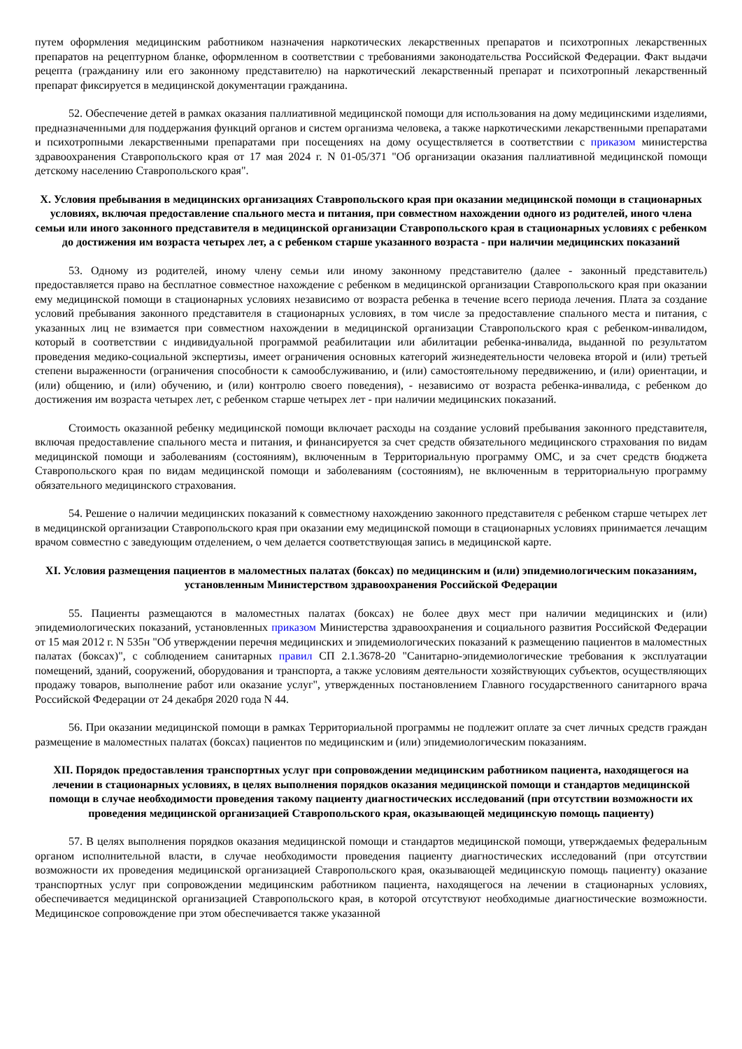путем оформления медицинским работником назначения наркотических лекарственных препаратов и психотропных лекарственных препаратов на рецептурном бланке, оформленном в соответствии с требованиями законодательства Российской Федерации. Факт выдачи рецепта (гражданину или его законному представителю) на наркотический лекарственный препарат и психотропный лекарственный препарат фиксируется в медицинской документации гражданина.
52. Обеспечение детей в рамках оказания паллиативной медицинской помощи для использования на дому медицинскими изделиями, предназначенными для поддержания функций органов и систем организма человека, а также наркотическими лекарственными препаратами и психотропными лекарственными препаратами при посещениях на дому осуществляется в соответствии с приказом министерства здравоохранения Ставропольского края от 17 мая 2024 г. N 01-05/371 "Об организации оказания паллиативной медицинской помощи детскому населению Ставропольского края".
X. Условия пребывания в медицинских организациях Ставропольского края при оказании медицинской помощи в стационарных условиях, включая предоставление спального места и питания, при совместном нахождении одного из родителей, иного члена семьи или иного законного представителя в медицинской организации Ставропольского края в стационарных условиях с ребенком до достижения им возраста четырех лет, а с ребенком старше указанного возраста - при наличии медицинских показаний
53. Одному из родителей, иному члену семьи или иному законному представителю (далее - законный представитель) предоставляется право на бесплатное совместное нахождение с ребенком в медицинской организации Ставропольского края при оказании ему медицинской помощи в стационарных условиях независимо от возраста ребенка в течение всего периода лечения. Плата за создание условий пребывания законного представителя в стационарных условиях, в том числе за предоставление спального места и питания, с указанных лиц не взимается при совместном нахождении в медицинской организации Ставропольского края с ребенком-инвалидом, который в соответствии с индивидуальной программой реабилитации или абилитации ребенка-инвалида, выданной по результатом проведения медико-социальной экспертизы, имеет ограничения основных категорий жизнедеятельности человека второй и (или) третьей степени выраженности (ограничения способности к самообслуживанию, и (или) самостоятельному передвижению, и (или) ориентации, и (или) общению, и (или) обучению, и (или) контролю своего поведения), - независимо от возраста ребенка-инвалида, с ребенком до достижения им возраста четырех лет, с ребенком старше четырех лет - при наличии медицинских показаний.
Стоимость оказанной ребенку медицинской помощи включает расходы на создание условий пребывания законного представителя, включая предоставление спального места и питания, и финансируется за счет средств обязательного медицинского страхования по видам медицинской помощи и заболеваниям (состояниям), включенным в Территориальную программу ОМС, и за счет средств бюджета Ставропольского края по видам медицинской помощи и заболеваниям (состояниям), не включенным в территориальную программу обязательного медицинского страхования.
54. Решение о наличии медицинских показаний к совместному нахождению законного представителя с ребенком старше четырех лет в медицинской организации Ставропольского края при оказании ему медицинской помощи в стационарных условиях принимается лечащим врачом совместно с заведующим отделением, о чем делается соответствующая запись в медицинской карте.
XI. Условия размещения пациентов в маломестных палатах (боксах) по медицинским и (или) эпидемиологическим показаниям, установленным Министерством здравоохранения Российской Федерации
55. Пациенты размещаются в маломестных палатах (боксах) не более двух мест при наличии медицинских и (или) эпидемиологических показаний, установленных приказом Министерства здравоохранения и социального развития Российской Федерации от 15 мая 2012 г. N 535н "Об утверждении перечня медицинских и эпидемиологических показаний к размещению пациентов в маломестных палатах (боксах)", с соблюдением санитарных правил СП 2.1.3678-20 "Санитарно-эпидемиологические требования к эксплуатации помещений, зданий, сооружений, оборудования и транспорта, а также условиям деятельности хозяйствующих субъектов, осуществляющих продажу товаров, выполнение работ или оказание услуг", утвержденных постановлением Главного государственного санитарного врача Российской Федерации от 24 декабря 2020 года N 44.
56. При оказании медицинской помощи в рамках Территориальной программы не подлежит оплате за счет личных средств граждан размещение в маломестных палатах (боксах) пациентов по медицинским и (или) эпидемиологическим показаниям.
XII. Порядок предоставления транспортных услуг при сопровождении медицинским работником пациента, находящегося на лечении в стационарных условиях, в целях выполнения порядков оказания медицинской помощи и стандартов медицинской помощи в случае необходимости проведения такому пациенту диагностических исследований (при отсутствии возможности их проведения медицинской организацией Ставропольского края, оказывающей медицинскую помощь пациенту)
57. В целях выполнения порядков оказания медицинской помощи и стандартов медицинской помощи, утверждаемых федеральным органом исполнительной власти, в случае необходимости проведения пациенту диагностических исследований (при отсутствии возможности их проведения медицинской организацией Ставропольского края, оказывающей медицинскую помощь пациенту) оказание транспортных услуг при сопровождении медицинским работником пациента, находящегося на лечении в стационарных условиях, обеспечивается медицинской организацией Ставропольского края, в которой отсутствуют необходимые диагностические возможности. Медицинское сопровождение при этом обеспечивается также указанной